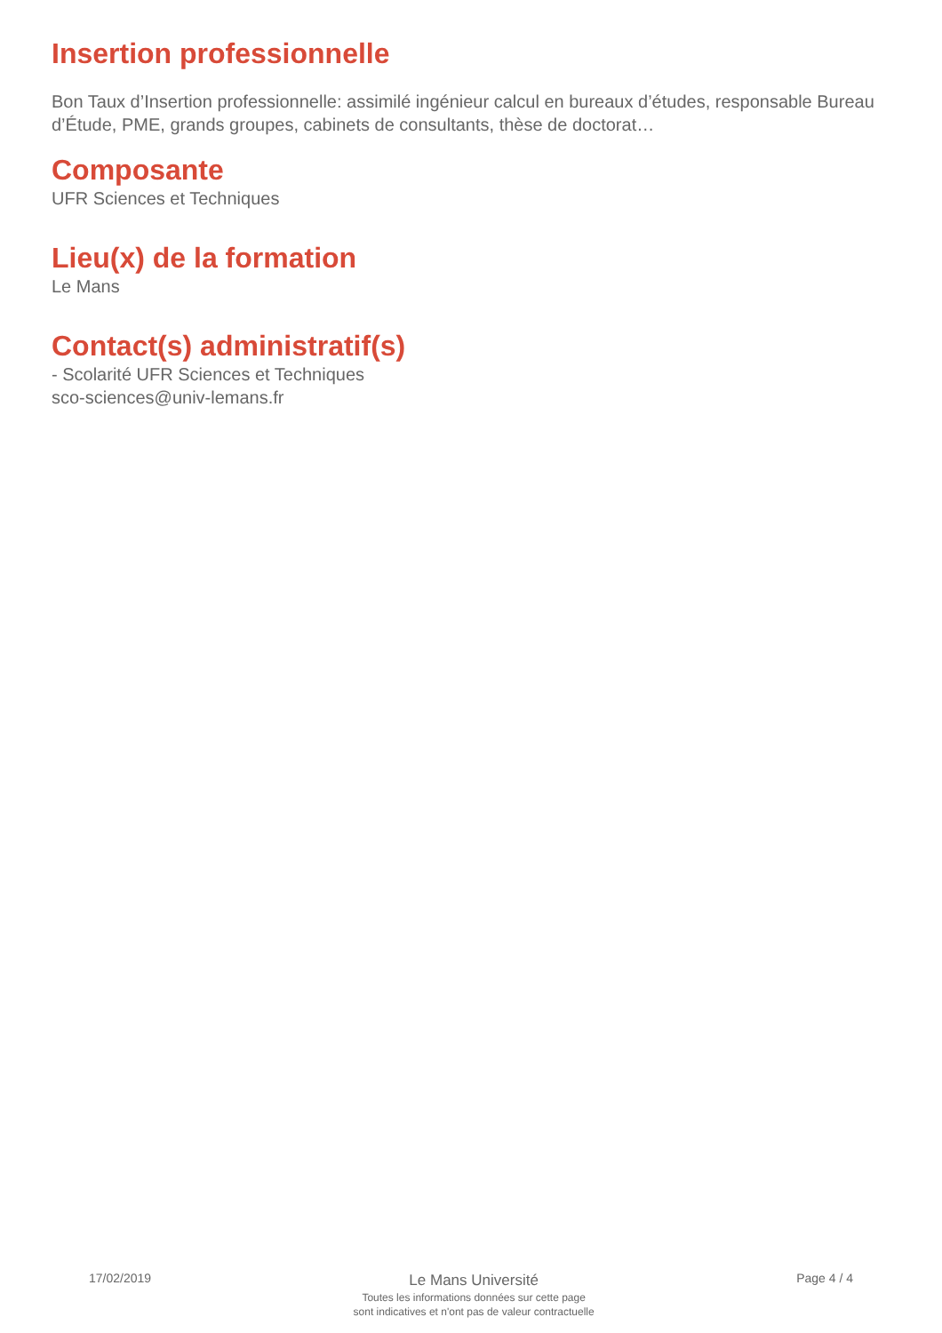Insertion professionnelle
Bon Taux d’Insertion professionnelle: assimilé ingénieur calcul en bureaux d’études, responsable Bureau d’Étude, PME, grands groupes, cabinets de consultants, thèse de doctorat…
Composante
UFR Sciences et Techniques
Lieu(x) de la formation
Le Mans
Contact(s) administratif(s)
- Scolarité UFR Sciences et Techniques
sco-sciences@univ-lemans.fr
17/02/2019
Le Mans Université
Toutes les informations données sur cette page
sont indicatives et n'ont pas de valeur contractuelle
Page 4 / 4